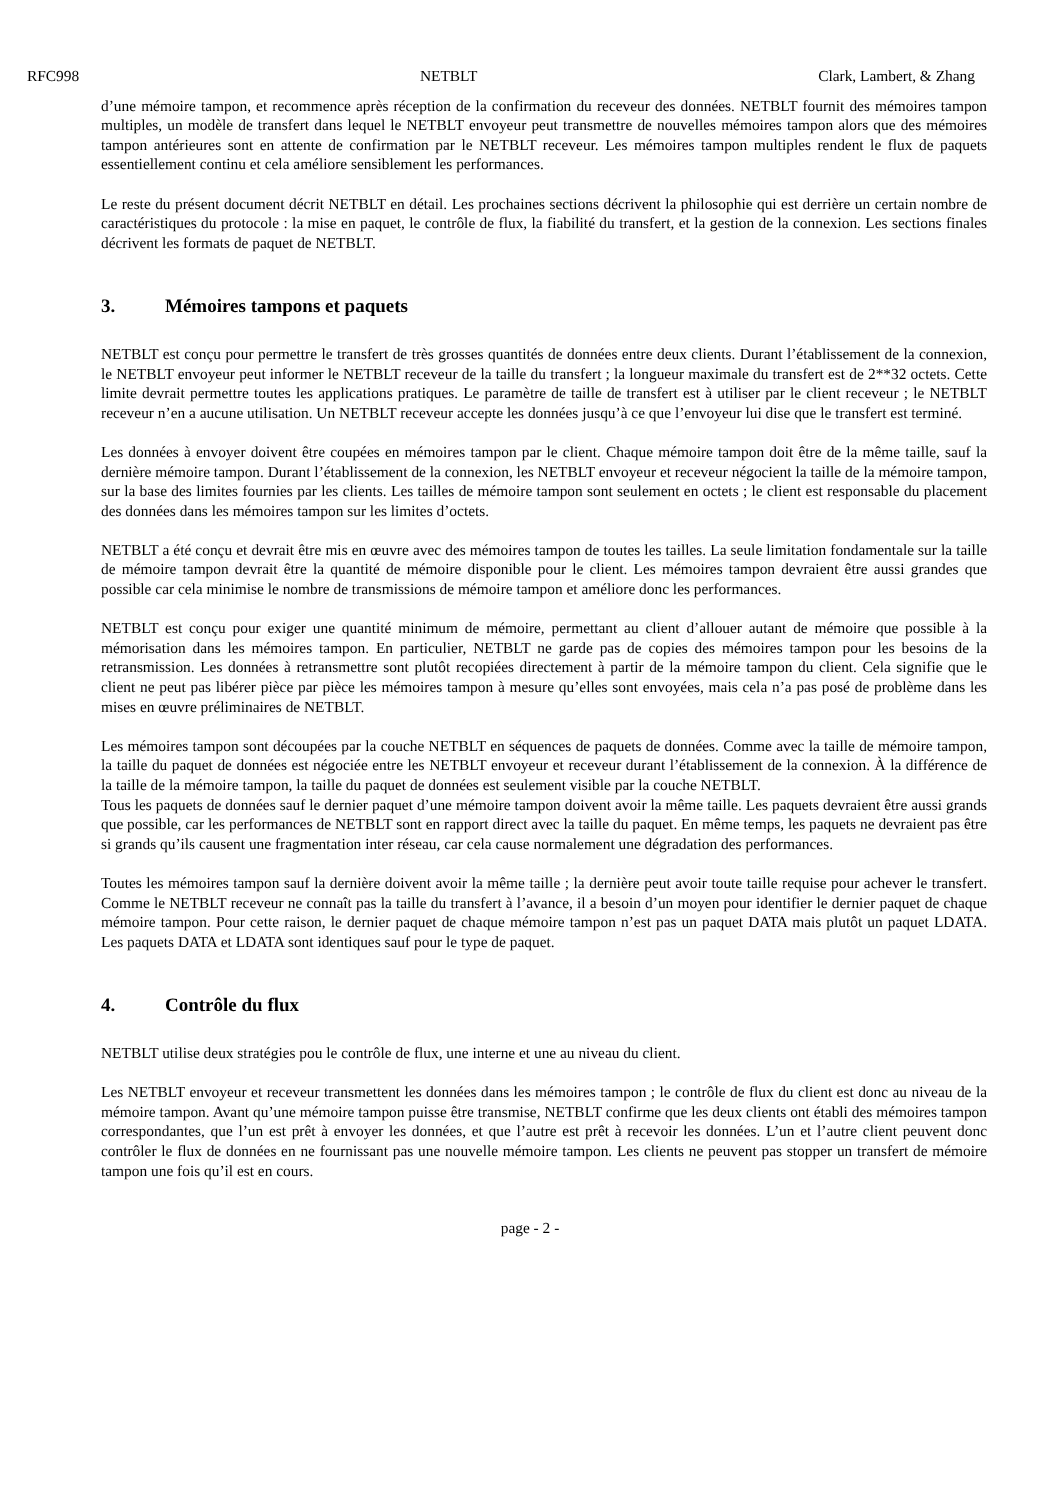RFC998 NETBLT Clark, Lambert, & Zhang
d’une mémoire tampon, et recommence après réception de la confirmation du receveur des données. NETBLT fournit des mémoires tampon multiples, un modèle de transfert dans lequel le NETBLT envoyeur peut transmettre de nouvelles mémoires tampon alors que des mémoires tampon antérieures sont en attente de confirmation par le NETBLT receveur. Les mémoires tampon multiples rendent le flux de paquets essentiellement continu et cela améliore sensiblement les performances.
Le reste du présent document décrit NETBLT en détail. Les prochaines sections décrivent la philosophie qui est derrière un certain nombre de caractéristiques du protocole : la mise en paquet, le contrôle de flux, la fiabilité du transfert, et la gestion de la connexion. Les sections finales décrivent les formats de paquet de NETBLT.
3. Mémoires tampons et paquets
NETBLT est conçu pour permettre le transfert de très grosses quantités de données entre deux clients. Durant l’établissement de la connexion, le NETBLT envoyeur peut informer le NETBLT receveur de la taille du transfert ; la longueur maximale du transfert est de 2**32 octets. Cette limite devrait permettre toutes les applications pratiques. Le paramètre de taille de transfert est à utiliser par le client receveur ; le NETBLT receveur n’en a aucune utilisation. Un NETBLT receveur accepte les données jusqu’à ce que l’envoyeur lui dise que le transfert est terminé.
Les données à envoyer doivent être coupées en mémoires tampon par le client. Chaque mémoire tampon doit être de la même taille, sauf la dernière mémoire tampon. Durant l’établissement de la connexion, les NETBLT envoyeur et receveur négocient la taille de la mémoire tampon, sur la base des limites fournies par les clients. Les tailles de mémoire tampon sont seulement en octets ; le client est responsable du placement des données dans les mémoires tampon sur les limites d’octets.
NETBLT a été conçu et devrait être mis en œuvre avec des mémoires tampon de toutes les tailles. La seule limitation fondamentale sur la taille de mémoire tampon devrait être la quantité de mémoire disponible pour le client. Les mémoires tampon devraient être aussi grandes que possible car cela minimise le nombre de transmissions de mémoire tampon et améliore donc les performances.
NETBLT est conçu pour exiger une quantité minimum de mémoire, permettant au client d’allouer autant de mémoire que possible à la mémorisation dans les mémoires tampon. En particulier, NETBLT ne garde pas de copies des mémoires tampon pour les besoins de la retransmission. Les données à retransmettre sont plutôt recopiées directement à partir de la mémoire tampon du client. Cela signifie que le client ne peut pas libérer pièce par pièce les mémoires tampon à mesure qu’elles sont envoyées, mais cela n’a pas posé de problème dans les mises en œuvre préliminaires de NETBLT.
Les mémoires tampon sont découpées par la couche NETBLT en séquences de paquets de données. Comme avec la taille de mémoire tampon, la taille du paquet de données est négociée entre les NETBLT envoyeur et receveur durant l’établissement de la connexion. À la différence de la taille de la mémoire tampon, la taille du paquet de données est seulement visible par la couche NETBLT.
Tous les paquets de données sauf le dernier paquet d’une mémoire tampon doivent avoir la même taille. Les paquets devraient être aussi grands que possible, car les performances de NETBLT sont en rapport direct avec la taille du paquet. En même temps, les paquets ne devraient pas être si grands qu’ils causent une fragmentation inter réseau, car cela cause normalement une dégradation des performances.
Toutes les mémoires tampon sauf la dernière doivent avoir la même taille ; la dernière peut avoir toute taille requise pour achever le transfert. Comme le NETBLT receveur ne connaît pas la taille du transfert à l’avance, il a besoin d’un moyen pour identifier le dernier paquet de chaque mémoire tampon. Pour cette raison, le dernier paquet de chaque mémoire tampon n’est pas un paquet DATA mais plutôt un paquet LDATA. Les paquets DATA et LDATA sont identiques sauf pour le type de paquet.
4. Contrôle du flux
NETBLT utilise deux stratégies pou le contrôle de flux, une interne et une au niveau du client.
Les NETBLT envoyeur et receveur transmettent les données dans les mémoires tampon ; le contrôle de flux du client est donc au niveau de la mémoire tampon. Avant qu’une mémoire tampon puisse être transmise, NETBLT confirme que les deux clients ont établi des mémoires tampon correspondantes, que l’un est prêt à envoyer les données, et que l’autre est prêt à recevoir les données. L’un et l’autre client peuvent donc contrôler le flux de données en ne fournissant pas une nouvelle mémoire tampon. Les clients ne peuvent pas stopper un transfert de mémoire tampon une fois qu’il est en cours.
page - 2 -